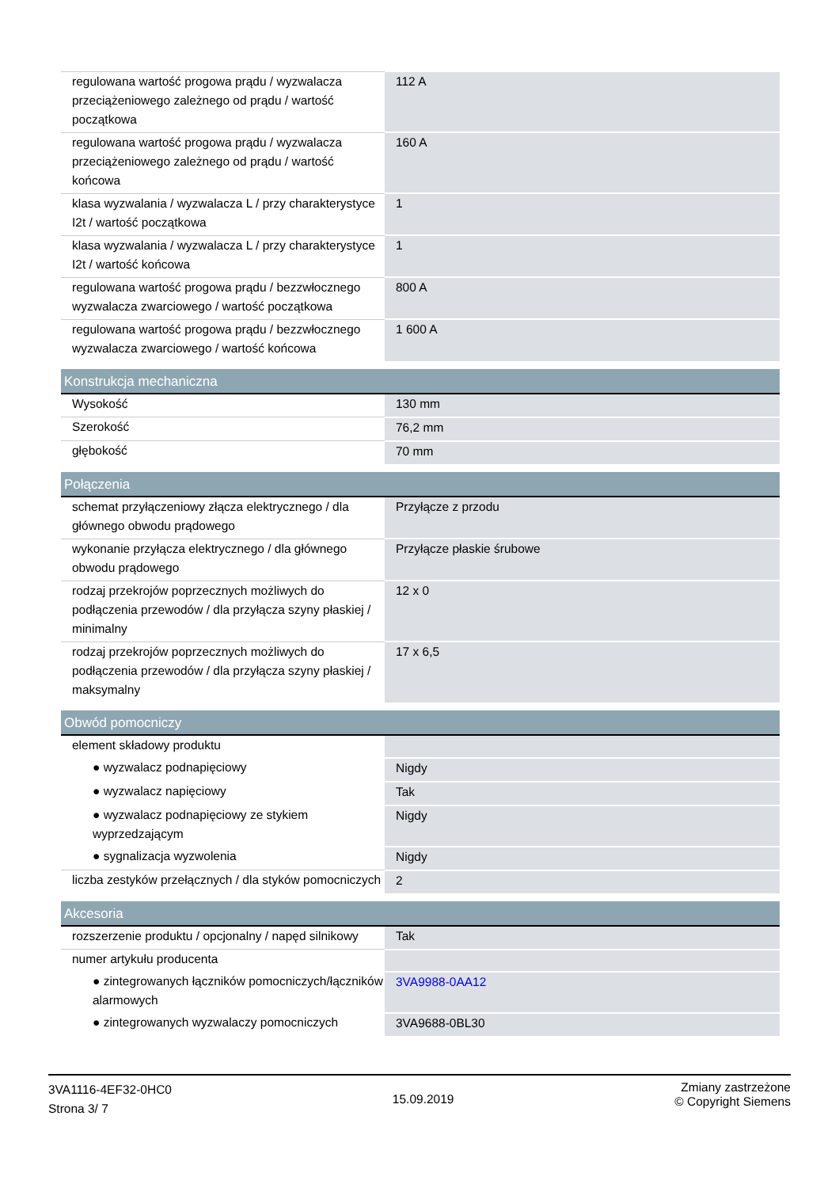| regulowana wartość progowa prądu / wyzwalacza przeciążeniowego zależnego od prądu / wartość początkowa | 112 A |
| regulowana wartość progowa prądu / wyzwalacza przeciążeniowego zależnego od prądu / wartość końcowa | 160 A |
| klasa wyzwalania / wyzwalacza L / przy charakterystyce I2t / wartość początkowa | 1 |
| klasa wyzwalania / wyzwalacza L / przy charakterystyce I2t / wartość końcowa | 1 |
| regulowana wartość progowa prądu / bezzwłocznego wyzwalacza zwarciowego / wartość początkowa | 800 A |
| regulowana wartość progowa prądu / bezzwłocznego wyzwalacza zwarciowego / wartość końcowa | 1 600 A |
| Konstrukcja mechaniczna | |
| Wysokość | 130 mm |
| Szerokość | 76,2 mm |
| głębokość | 70 mm |
| Połączenia | |
| schemat przyłączeniowy złącza elektrycznego / dla głównego obwodu prądowego | Przyłącze z przodu |
| wykonanie przyłącza elektrycznego / dla głównego obwodu prądowego | Przyłącze płaskie śrubowe |
| rodzaj przekrojów poprzecznych możliwych do podłączenia przewodów / dla przyłącza szyny płaskiej / minimalny | 12 x 0 |
| rodzaj przekrojów poprzecznych możliwych do podłączenia przewodów / dla przyłącza szyny płaskiej / maksymalny | 17 x 6,5 |
| Obwód pomocniczy | |
| element składowy produktu | |
| ● wyzwalacz podnapięciowy | Nigdy |
| ● wyzwalacz napięciowy | Tak |
| ● wyzwalacz podnapięciowy ze stykiem wyprzedzającym | Nigdy |
| ● sygnalizacja wyzwolenia | Nigdy |
| liczba zestyków przełącznych / dla styków pomocniczych | 2 |
| Akcesoria | |
| rozszerzenie produktu / opcjonalny / napęd silnikowy | Tak |
| numer artykułu producenta | |
| ● zintegrowanych łączników pomocniczych/łączników alarmowych | 3VA9988-0AA12 |
| ● zintegrowanych wyzwalaczy pomocniczych | 3VA9688-0BL30 |
3VA1116-4EF32-0HC0
Strona 3/ 7
15.09.2019
Zmiany zastrzeżone
© Copyright Siemens